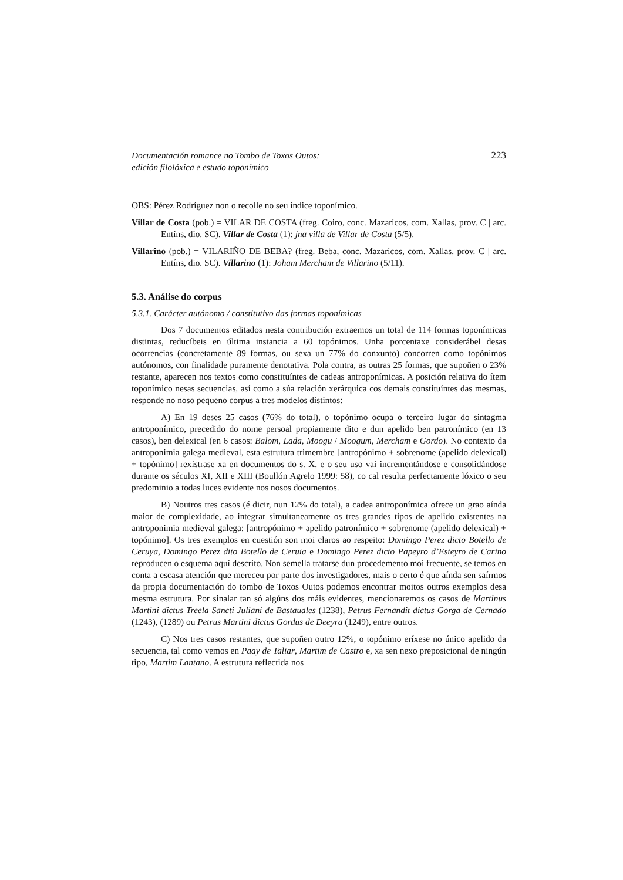Documentación romance no Tombo de Toxos Outos:
edición filolóxica e estudo toponímico
223
OBS: Pérez Rodríguez non o recolle no seu índice toponímico.
Villar de Costa (pob.) = VILAR DE COSTA (freg. Coiro, conc. Mazaricos, com. Xallas, prov. C | arc. Entíns, dio. SC). Villar de Costa (1): jna villa de Villar de Costa (5/5).
Villarino (pob.) = VILARIÑO DE BEBA? (freg. Beba, conc. Mazaricos, com. Xallas, prov. C | arc. Entíns, dio. SC). Villarino (1): Joham Mercham de Villarino (5/11).
5.3. Análise do corpus
5.3.1. Carácter autónomo / constitutivo das formas toponímicas
Dos 7 documentos editados nesta contribución extraemos un total de 114 formas toponímicas distintas, reducíbeis en última instancia a 60 topónimos. Unha porcentaxe considerábel desas ocorrencias (concretamente 89 formas, ou sexa un 77% do conxunto) concorren como topónimos autónomos, con finalidade puramente denotativa. Pola contra, as outras 25 formas, que supoñen o 23% restante, aparecen nos textos como constituíntes de cadeas antroponímicas. A posición relativa do ítem toponímico nesas secuencias, así como a súa relación xerárquica cos demais constituíntes das mesmas, responde no noso pequeno corpus a tres modelos distintos:
A) En 19 deses 25 casos (76% do total), o topónimo ocupa o terceiro lugar do sintagma antroponímico, precedido do nome persoal propiamente dito e dun apelido ben patronímico (en 13 casos), ben delexical (en 6 casos: Balom, Lada, Moogu / Moogum, Mercham e Gordo). No contexto da antroponimia galega medieval, esta estrutura trimembre [antropónimo + sobrenome (apelido delexical) + topónimo] rexístrase xa en documentos do s. X, e o seu uso vai incrementándose e consolidándose durante os séculos XI, XII e XIII (Boullón Agrelo 1999: 58), co cal resulta perfectamente lóxico o seu predominio a todas luces evidente nos nosos documentos.
B) Noutros tres casos (é dicir, nun 12% do total), a cadea antroponímica ofrece un grao aínda maior de complexidade, ao integrar simultaneamente os tres grandes tipos de apelido existentes na antroponimia medieval galega: [antropónimo + apelido patronímico + sobrenome (apelido delexical) + topónimo]. Os tres exemplos en cuestión son moi claros ao respeito: Domingo Perez dicto Botello de Ceruya, Domingo Perez dito Botello de Ceruia e Domingo Perez dicto Papeyro d’Esteyro de Carino reproducen o esquema aquí descrito. Non semella tratarse dun procedemento moi frecuente, se temos en conta a escasa atención que mereceu por parte dos investigadores, mais o certo é que aínda sen saírmos da propia documentación do tombo de Toxos Outos podemos encontrar moitos outros exemplos desa mesma estrutura. Por sinalar tan só algúns dos máis evidentes, mencionaremos os casos de Martinus Martini dictus Treela Sancti Juliani de Bastauales (1238), Petrus Fernandit dictus Gorga de Cernado (1243), (1289) ou Petrus Martini dictus Gordus de Deeyra (1249), entre outros.
C) Nos tres casos restantes, que supoñen outro 12%, o topónimo eríxese no único apelido da secuencia, tal como vemos en Paay de Taliar, Martim de Castro e, xa sen nexo preposicional de ningún tipo, Martim Lantano. A estrutura reflectida nos